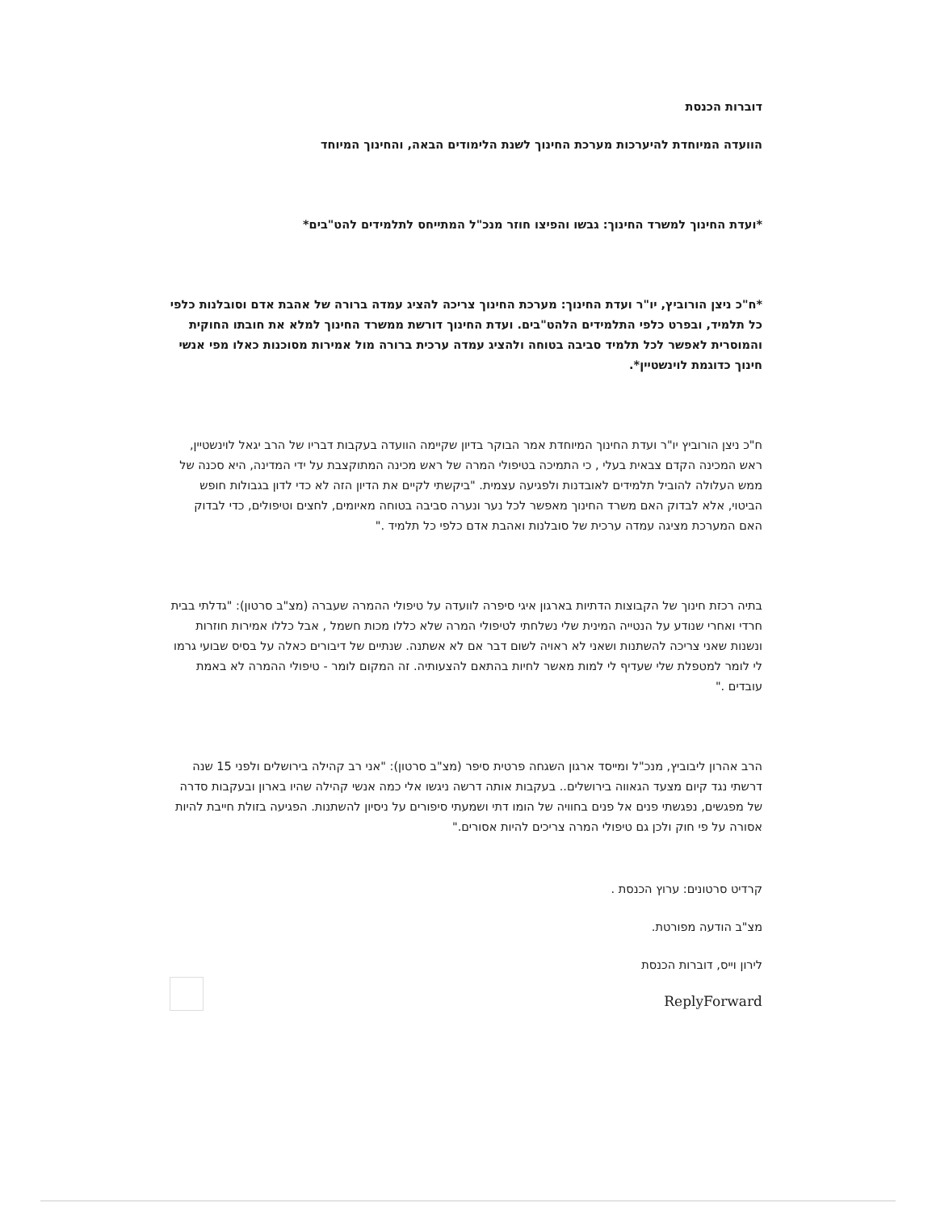דוברות הכנסת
הוועדה המיוחדת להיערכות מערכת החינוך לשנת הלימודים הבאה, והחינוך המיוחד
*ועדת החינוך למשרד החינוך: גבשו והפיצו חוזר מנכ"ל המתייחס לתלמידים להט"בים*
*ח"כ ניצן הורוביץ, יו"ר ועדת החינוך: מערכת החינוך צריכה להציג עמדה ברורה של אהבת אדם וסובלנות כלפי כל תלמיד, ובפרט כלפי התלמידים הלהט"בים. ועדת החינוך דורשת ממשרד החינוך למלא את חובתו החוקית והמוסרית לאפשר לכל תלמיד סביבה בטוחה ולהציג עמדה ערכית ברורה מול אמירות מסוכנות כאלו מפי אנשי חינוך כדוגמת לוינשטיין*.
ח"כ ניצן הורוביץ יו"ר ועדת החינוך המיוחדת אמר הבוקר בדיון שקיימה הוועדה בעקבות דבריו של הרב יגאל לוינשטיין, ראש המכינה הקדם צבאית בעלי , כי התמיכה בטיפולי המרה של ראש מכינה המתוקצבת על ידי המדינה, היא סכנה של ממש העלולה להוביל תלמידים לאובדנות ולפגיעה עצמית. "ביקשתי לקיים את הדיון הזה לא כדי לדון בגבולות חופש הביטוי, אלא לבדוק האם משרד החינוך מאפשר לכל נער ונערה סביבה בטוחה מאיומים, לחצים וטיפולים, כדי לבדוק האם המערכת מציגה עמדה ערכית של סובלנות ואהבת אדם כלפי כל תלמיד ."
בתיה רכזת חינוך של הקבוצות הדתיות בארגון איגי סיפרה לוועדה על טיפולי ההמרה שעברה (מצ"ב סרטון): "גדלתי בבית חרדי ואחרי שנודע על הנטייה המינית שלי נשלחתי לטיפולי המרה שלא כללו מכות חשמל , אבל כללו אמירות חוזרות ונשנות שאני צריכה להשתנות ושאני לא ראויה לשום דבר אם לא אשתנה. שנתיים של דיבורים כאלה על בסיס שבועי גרמו לי לומר למטפלת שלי שעדיף לי למות מאשר לחיות בהתאם להצעותיה. זה המקום לומר - טיפולי ההמרה לא באמת עובדים ."
הרב אהרון ליבוביץ, מנכ"ל ומייסד ארגון השגחה פרטית סיפר (מצ"ב סרטון): "אני רב קהילה בירושלים ולפני 15 שנה דרשתי נגד קיום מצעד הגאווה בירושלים.. בעקבות אותה דרשה ניגשו אלי כמה אנשי קהילה שהיו בארון ובעקבות סדרה של מפגשים, נפגשתי פנים אל פנים בחוויה של הומו דתי ושמעתי סיפורים על ניסיון להשתנות. הפגיעה בזולת חייבת להיות אסורה על פי חוק ולכן גם טיפולי המרה צריכים להיות אסורים."
קרדיט סרטונים: ערוץ הכנסת .
מצ"ב הודעה מפורטת.
לירון וייס, דוברות הכנסת
ReplyForward